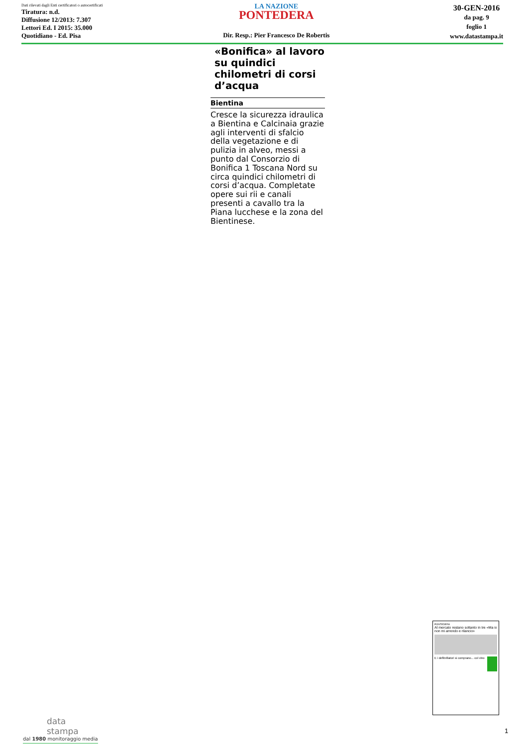Dati rilevati dagli Enti certificatori o autocertificati
Tiratura: n.d.
Diffusione 12/2013: 7.307
Lettori Ed. I 2015: 35.000
Quotidiano - Ed. Pisa
LA NAZIONE
PONTEDERA
Dir. Resp.: Pier Francesco De Robertis
30-GEN-2016
da pag. 9
foglio 1
www.datastampa.it
«Bonifica» al lavoro su quindici chilometri di corsi d’acqua
Bientina
Cresce la sicurezza idraulica a Bientina e Calcinaia grazie agli interventi di sfalcio della vegetazione e di pulizia in alveo, messi a punto dal Consorzio di Bonifica 1 Toscana Nord su circa quindici chilometri di corsi d’acqua. Completate opere sui rii e canali presenti a cavallo tra la Piana lucchese e la zona del Bientinese.
PONTEDERA
Al mercato restano soltanto in tre «Ma io non mi arrendo e rilancio»
E i defibrillatori si comprano... col vino
data
stampa
dal 1980 monitoraggio media
1